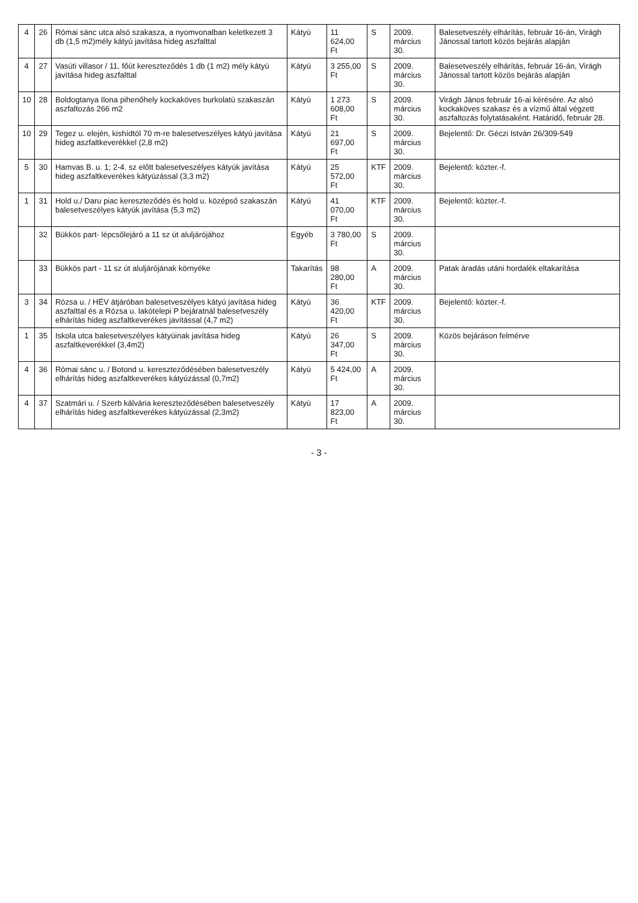| 4 | 26 | Római sánc utca alsó szakasza, a nyomvonalban keletkezett 3 db (1,5 m2)mély kátyú javítása hideg aszfalttal | Kátyú | 11 624,00 Ft | S | 2009. március 30. | Balesetveszély elhárítás, február 16-án, Virágh Jánossal tartott közös bejárás alapján |
| 4 | 27 | Vasúti villasor / 11. főút kereszteződés 1 db (1 m2) mély kátyú javítása hideg aszfalttal | Kátyú | 3 255,00 Ft | S | 2009. március 30. | Balesetveszély elhárítás, február 16-án, Virágh Jánossal tartott közös bejárás alapján |
| 10 | 28 | Boldogtanya Ilona pihenőhely kockaköves burkolatú szakaszán aszfaltozás 266 m2 | Kátyú | 1 273 608,00 Ft | S | 2009. március 30. | Virágh János február 16-ai kérésére. Az alsó kockaköves szakasz és a vízmű által végzett aszfaltozás folytatásaként. Határidő, február 28. |
| 10 | 29 | Tegez u. elején, kishídtól 70 m-re balesetveszélyes kátyú javítása hideg aszfaltkeverékkel (2,8 m2) | Kátyú | 21 697,00 Ft | S | 2009. március 30. | Bejelentő: Dr. Géczi István 26/309-549 |
| 5 | 30 | Hamvas B. u. 1; 2-4. sz előtt balesetveszélyes kátyúk javítása hideg aszfaltkeverékes kátyúzással (3,3 m2) | Kátyú | 25 572,00 Ft | KTF | 2009. március 30. | Bejelentő: közter.-f. |
| 1 | 31 | Hold u./ Daru piac kereszteződés és hold u. középső szakaszán balesetveszélyes kátyúk javítása (5,3 m2) | Kátyú | 41 070,00 Ft | KTF | 2009. március 30. | Bejelentő: közter.-f. |
| | 32 | Bükkös part- lépcsőlejáró a 11 sz út aluljárójához | Egyéb | 3 780,00 Ft | S | 2009. március 30. | |
| | 33 | Bükkös part - 11 sz út aluljárójának környéke | Takarítás | 98 280,00 Ft | A | 2009. március 30. | Patak áradás utáni hordalék eltakarítása |
| 3 | 34 | Rózsa u. / HÉV átjáróban balesetveszélyes kátyú javítása hideg aszfalttal és a Rózsa u. lakótelepi P bejáratnál balesetveszély elhárítás hideg aszfaltkeverékes javítással (4,7 m2) | Kátyú | 36 420,00 Ft | KTF | 2009. március 30. | Bejelentő: közter.-f. |
| 1 | 35 | Iskola utca balesetveszélyes kátyúinak javítása hideg aszfaltkeverékkel (3,4m2) | Kátyú | 26 347,00 Ft | S | 2009. március 30. | Közös bejáráson felmérve |
| 4 | 36 | Római sánc u. / Botond u. kereszteződésében balesetveszély elhárítás hideg aszfaltkeverékes kátyúzással (0,7m2) | Kátyú | 5 424,00 Ft | A | 2009. március 30. | |
| 4 | 37 | Szatmári u. / Szerb kálvária kereszteződésében balesetveszély elhárítás hideg aszfaltkeverékes kátyúzással (2,3m2) | Kátyú | 17 823,00 Ft | A | 2009. március 30. | |
- 3 -